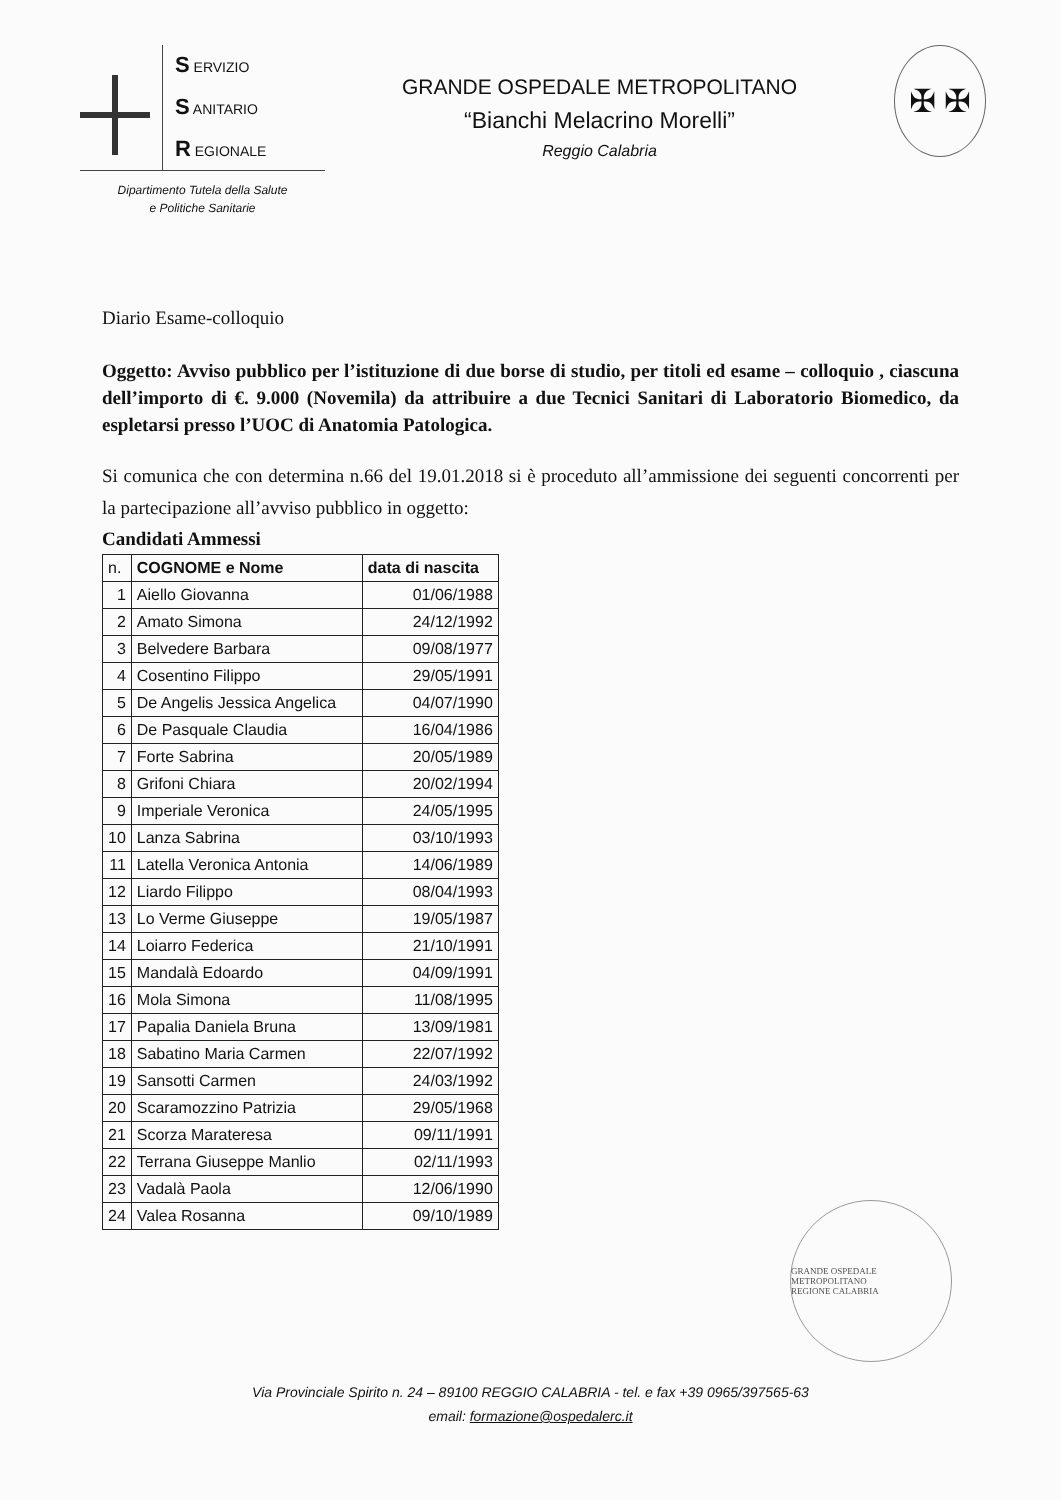S ERVIZIO
S ANITARIO
R EGIONALE
Dipartimento Tutela della Salute
e Politiche Sanitarie
GRANDE OSPEDALE METROPOLITANO
“Bianchi Melacrino Morelli”
Reggio Calabria
✠ ✠
Diario Esame-colloquio
Oggetto: Avviso pubblico per l’istituzione di due borse di studio, per titoli ed esame – colloquio , ciascuna dell’importo di €. 9.000 (Novemila) da attribuire a due Tecnici Sanitari di Laboratorio Biomedico, da espletarsi presso l’UOC di Anatomia Patologica.
Si comunica che con determina n.66 del 19.01.2018 si è proceduto all’ammissione dei seguenti concorrenti per la partecipazione all’avviso pubblico in oggetto:
Candidati Ammessi
| n. | COGNOME e Nome | data di nascita |
| --- | --- | --- |
| 1 | Aiello Giovanna | 01/06/1988 |
| 2 | Amato Simona | 24/12/1992 |
| 3 | Belvedere Barbara | 09/08/1977 |
| 4 | Cosentino Filippo | 29/05/1991 |
| 5 | De Angelis Jessica Angelica | 04/07/1990 |
| 6 | De Pasquale Claudia | 16/04/1986 |
| 7 | Forte Sabrina | 20/05/1989 |
| 8 | Grifoni Chiara | 20/02/1994 |
| 9 | Imperiale Veronica | 24/05/1995 |
| 10 | Lanza Sabrina | 03/10/1993 |
| 11 | Latella Veronica Antonia | 14/06/1989 |
| 12 | Liardo Filippo | 08/04/1993 |
| 13 | Lo Verme Giuseppe | 19/05/1987 |
| 14 | Loiarro Federica | 21/10/1991 |
| 15 | Mandalà Edoardo | 04/09/1991 |
| 16 | Mola Simona | 11/08/1995 |
| 17 | Papalia Daniela Bruna | 13/09/1981 |
| 18 | Sabatino Maria Carmen | 22/07/1992 |
| 19 | Sansotti Carmen | 24/03/1992 |
| 20 | Scaramozzino Patrizia | 29/05/1968 |
| 21 | Scorza Marateresa | 09/11/1991 |
| 22 | Terrana Giuseppe Manlio | 02/11/1993 |
| 23 | Vadalà Paola | 12/06/1990 |
| 24 | Valea Rosanna | 09/10/1989 |
GRANDE OSPEDALE METROPOLITANO
REGIONE CALABRIA
Via Provinciale Spirito n. 24 – 89100 REGGIO CALABRIA - tel. e fax +39 0965/397565-63
email: formazione@ospedalerc.it